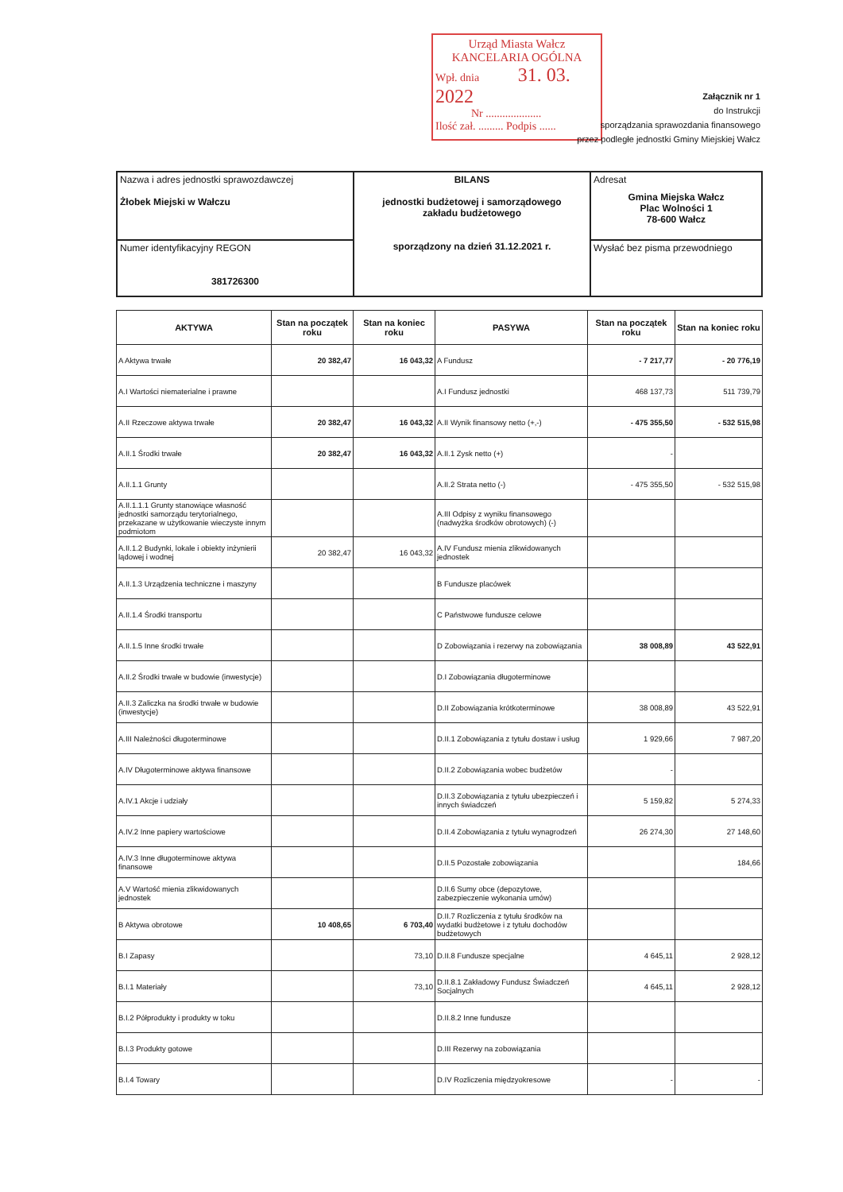Urząd Miasta Wałcz
KANCELARIA OGÓLNA
Wpł. dnia 31. 03. 2022
Nr ....................
Ilość zał. ......... Podpis ......
Załącznik nr 1
do Instrukcji
sporządzania sprawozdania finansowego
przez podległe jednostki Gminy Miejskiej Wałcz
| Nazwa i adres jednostki sprawozdawczej Żłobek Miejski w Wałczu | BILANS jednostki budżetowej i samorządowego zakładu budżetowego sporządzony na dzień 31.12.2021 r. | Adresat Gmina Miejska Wałcz Plac Wolności 1 78-600 Wałcz |
| Numer identyfikacyjny REGON 381726300 | | Wysłać bez pisma przewodniego |
| AKTYWA | Stan na początek roku | Stan na koniec roku | PASYWA | Stan na początek roku | Stan na koniec roku |
| --- | --- | --- | --- | --- | --- |
| A Aktywa trwałe | 20 382,47 | 16 043,32 | A Fundusz | - 7 217,77 | - 20 776,19 |
| A.I Wartości niematerialne i prawne | | | A.I Fundusz jednostki | 468 137,73 | 511 739,79 |
| A.II Rzeczowe aktywa trwałe | 20 382,47 | 16 043,32 | A.II Wynik finansowy netto (+,-) | - 475 355,50 | - 532 515,98 |
| A.II.1 Środki trwałe | 20 382,47 | 16 043,32 | A.II.1 Zysk netto (+) | - | |
| A.II.1.1 Grunty | | | A.II.2 Strata netto (-) | - 475 355,50 | - 532 515,98 |
| A.II.1.1.1 Grunty stanowiące własność jednostki samorządu terytorialnego, przekazane w użytkowanie wieczyste innym podmiotom | | | A.III Odpisy z wyniku finansowego (nadwyżka środków obrotowych) (-) | | |
| A.II.1.2 Budynki, lokale i obiekty inżynierii lądowej i wodnej | 20 382,47 | 16 043,32 | A.IV Fundusz mienia zlikwidowanych jednostek | | |
| A.II.1.3 Urządzenia techniczne i maszyny | | | B Fundusze placówek | | |
| A.II.1.4 Środki transportu | | | C Państwowe fundusze celowe | | |
| A.II.1.5 Inne środki trwałe | | | D Zobowiązania i rezerwy na zobowiązania | 38 008,89 | 43 522,91 |
| A.II.2 Środki trwałe w budowie (inwestycje) | | | D.I Zobowiązania długoterminowe | | |
| A.II.3 Zaliczka na środki trwałe w budowie (inwestycje) | | | D.II Zobowiązania krótkoterminowe | 38 008,89 | 43 522,91 |
| A.III Należności długoterminowe | | | D.II.1 Zobowiązania z tytułu dostaw i usług | 1 929,66 | 7 987,20 |
| A.IV Długoterminowe aktywa finansowe | | | D.II.2 Zobowiązania wobec budżetów | - | |
| A.IV.1 Akcje i udziały | | | D.II.3 Zobowiązania z tytułu ubezpieczeń i innych świadczeń | 5 159,82 | 5 274,33 |
| A.IV.2 Inne papiery wartościowe | | | D.II.4 Zobowiązania z tytułu wynagrodzeń | 26 274,30 | 27 148,60 |
| A.IV.3 Inne długoterminowe aktywa finansowe | | | D.II.5 Pozostałe zobowiązania | | 184,66 |
| A.V Wartość mienia zlikwidowanych jednostek | | | D.II.6 Sumy obce (depozytowe, zabezpieczenie wykonania umów) | | |
| B Aktywa obrotowe | 10 408,65 | 6 703,40 | D.II.7 Rozliczenia z tytułu środków na wydatki budżetowe i z tytułu dochodów budżetowych | | |
| B.I Zapasy | | 73,10 | D.II.8 Fundusze specjalne | 4 645,11 | 2 928,12 |
| B.I.1 Materiały | | 73,10 | D.II.8.1 Zakładowy Fundusz Świadczeń Socjalnych | 4 645,11 | 2 928,12 |
| B.I.2 Półprodukty i produkty w toku | | | D.II.8.2 Inne fundusze | | |
| B.I.3 Produkty gotowe | | | D.III Rezerwy na zobowiązania | | |
| B.I.4 Towary | | | D.IV Rozliczenia międzyokresowe | - | - |